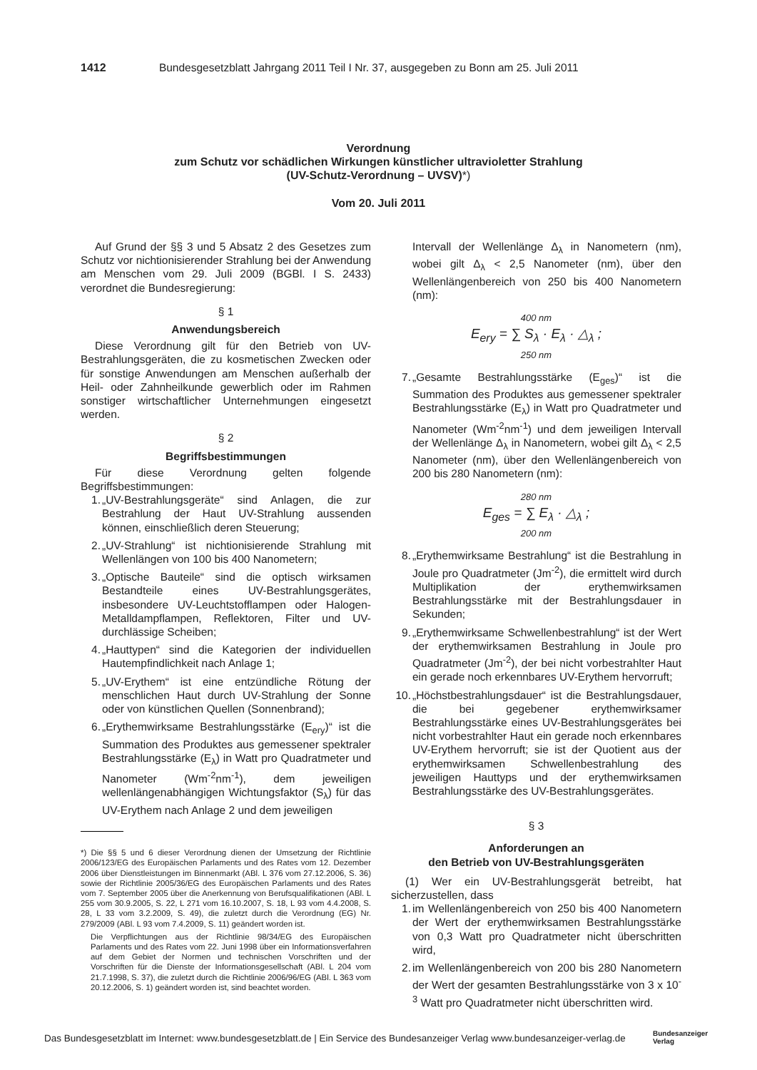1412 Bundesgesetzblatt Jahrgang 2011 Teil I Nr. 37, ausgegeben zu Bonn am 25. Juli 2011
Verordnung
zum Schutz vor schädlichen Wirkungen künstlicher ultravioletter Strahlung
(UV-Schutz-Verordnung – UVSV)*)
Vom 20. Juli 2011
Auf Grund der §§ 3 und 5 Absatz 2 des Gesetzes zum Schutz vor nichtionisierender Strahlung bei der Anwendung am Menschen vom 29. Juli 2009 (BGBl. I S. 2433) verordnet die Bundesregierung:
§ 1
Anwendungsbereich
Diese Verordnung gilt für den Betrieb von UV-Bestrahlungsgeräten, die zu kosmetischen Zwecken oder für sonstige Anwendungen am Menschen außerhalb der Heil- oder Zahnheilkunde gewerblich oder im Rahmen sonstiger wirtschaftlicher Unternehmungen eingesetzt werden.
§ 2
Begriffsbestimmungen
Für diese Verordnung gelten folgende Begriffsbestimmungen:
1. „UV-Bestrahlungsgeräte“ sind Anlagen, die zur Bestrahlung der Haut UV-Strahlung aussenden können, einschließlich deren Steuerung;
2. „UV-Strahlung“ ist nichtionisierende Strahlung mit Wellenlängen von 100 bis 400 Nanometern;
3. „Optische Bauteile“ sind die optisch wirksamen Bestandteile eines UV-Bestrahlungsgerätes, insbesondere UV-Leuchtstofflampen oder Halogen-Metalldampflampen, Reflektoren, Filter und UV-durchlässige Scheiben;
4. „Hauttypen“ sind die Kategorien der individuellen Hautempfindlichkeit nach Anlage 1;
5. „UV-Erythem“ ist eine entzündliche Rötung der menschlichen Haut durch UV-Strahlung der Sonne oder von künstlichen Quellen (Sonnenbrand);
6. „Erythemwirksame Bestrahlungsstärke (E<sub>ery</sub>)“ ist die Summation des Produktes aus gemessener spektraler Bestrahlungsstärke (E<sub>λ</sub>) in Watt pro Quadratmeter und Nanometer (Wm<sup>-2</sup>nm<sup>-1</sup>), dem jeweiligen wellenlängenabhängigen Wichtungsfaktor (S<sub>λ</sub>) für das UV-Erythem nach Anlage 2 und dem jeweiligen
*) Die §§ 5 und 6 dieser Verordnung dienen der Umsetzung der Richtlinie 2006/123/EG des Europäischen Parlaments und des Rates vom 12. Dezember 2006 über Dienstleistungen im Binnenmarkt (ABl. L 376 vom 27.12.2006, S. 36) sowie der Richtlinie 2005/36/EG des Europäischen Parlaments und des Rates vom 7. September 2005 über die Anerkennung von Berufsqualifikationen (ABl. L 255 vom 30.9.2005, S. 22, L 271 vom 16.10.2007, S. 18, L 93 vom 4.4.2008, S. 28, L 33 vom 3.2.2009, S. 49), die zuletzt durch die Verordnung (EG) Nr. 279/2009 (ABl. L 93 vom 7.4.2009, S. 11) geändert worden ist.
Die Verpflichtungen aus der Richtlinie 98/34/EG des Europäischen Parlaments und des Rates vom 22. Juni 1998 über ein Informationsverfahren auf dem Gebiet der Normen und technischen Vorschriften und der Vorschriften für die Dienste der Informationsgesellschaft (ABl. L 204 vom 21.7.1998, S. 37), die zuletzt durch die Richtlinie 2006/96/EG (ABl. L 363 vom 20.12.2006, S. 1) geändert worden ist, sind beachtet worden.
Intervall der Wellenlänge Δ<sub>λ</sub> in Nanometern (nm), wobei gilt Δ<sub>λ</sub> < 2,5 Nanometer (nm), über den Wellenlängenbereich von 250 bis 400 Nanometern (nm):
400 nm
E<sub>ery</sub> = ∑ S<sub>λ</sub> · E<sub>λ</sub> · △<sub>λ</sub> ;
250 nm
7. „Gesamte Bestrahlungsstärke (E<sub>ges</sub>)“ ist die Summation des Produktes aus gemessener spektraler Bestrahlungsstärke (E<sub>λ</sub>) in Watt pro Quadratmeter und Nanometer (Wm<sup>-2</sup>nm<sup>-1</sup>) und dem jeweiligen Intervall der Wellenlänge Δ<sub>λ</sub> in Nanometern, wobei gilt Δ<sub>λ</sub> < 2,5 Nanometer (nm), über den Wellenlängenbereich von 200 bis 280 Nanometern (nm):
280 nm
E<sub>ges</sub> = ∑ E<sub>λ</sub> · △<sub>λ</sub> ;
200 nm
8. „Erythemwirksame Bestrahlung“ ist die Bestrahlung in Joule pro Quadratmeter (Jm<sup>-2</sup>), die ermittelt wird durch Multiplikation der erythemwirksamen Bestrahlungsstärke mit der Bestrahlungsdauer in Sekunden;
9. „Erythemwirksame Schwellenbestrahlung“ ist der Wert der erythemwirksamen Bestrahlung in Joule pro Quadratmeter (Jm<sup>-2</sup>), der bei nicht vorbestrahlter Haut ein gerade noch erkennbares UV-Erythem hervorruft;
10. „Höchstbestrahlungsdauer“ ist die Bestrahlungsdauer, die bei gegebener erythemwirksamer Bestrahlungsstärke eines UV-Bestrahlungsgerätes bei nicht vorbestrahlter Haut ein gerade noch erkennbares UV-Erythem hervorruft; sie ist der Quotient aus der erythemwirksamen Schwellenbestrahlung des jeweiligen Hauttyps und der erythemwirksamen Bestrahlungsstärke des UV-Bestrahlungsgerätes.
§ 3
Anforderungen an
den Betrieb von UV-Bestrahlungsgeräten
(1) Wer ein UV-Bestrahlungsgerät betreibt, hat sicherzustellen, dass
1. im Wellenlängenbereich von 250 bis 400 Nanometern der Wert der erythemwirksamen Bestrahlungsstärke von 0,3 Watt pro Quadratmeter nicht überschritten wird,
2. im Wellenlängenbereich von 200 bis 280 Nanometern der Wert der gesamten Bestrahlungsstärke von 3 x 10<sup>-3</sup> Watt pro Quadratmeter nicht überschritten wird.
Das Bundesgesetzblatt im Internet: www.bundesgesetzblatt.de | Ein Service des Bundesanzeiger Verlag www.bundesanzeiger-verlag.de
Bundesanzeiger
Verlag